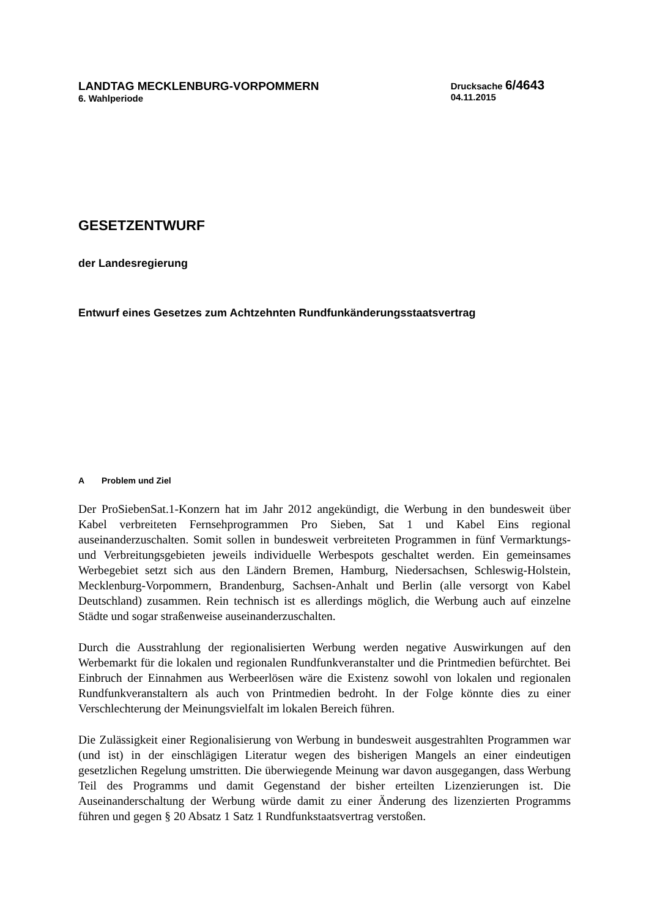LANDTAG MECKLENBURG-VORPOMMERN
6. Wahlperiode
Drucksache 6/4643
04.11.2015
GESETZENTWURF
der Landesregierung
Entwurf eines Gesetzes zum Achtzehnten Rundfunkänderungsstaatsvertrag
A Problem und Ziel
Der ProSiebenSat.1-Konzern hat im Jahr 2012 angekündigt, die Werbung in den bundesweit über Kabel verbreiteten Fernsehprogrammen Pro Sieben, Sat 1 und Kabel Eins regional auseinanderzuschalten. Somit sollen in bundesweit verbreiteten Programmen in fünf Vermarktungs- und Verbreitungsgebieten jeweils individuelle Werbespots geschaltet werden. Ein gemeinsames Werbegebiet setzt sich aus den Ländern Bremen, Hamburg, Niedersachsen, Schleswig-Holstein, Mecklenburg-Vorpommern, Brandenburg, Sachsen-Anhalt und Berlin (alle versorgt von Kabel Deutschland) zusammen. Rein technisch ist es allerdings möglich, die Werbung auch auf einzelne Städte und sogar straßenweise auseinanderzuschalten.
Durch die Ausstrahlung der regionalisierten Werbung werden negative Auswirkungen auf den Werbemarkt für die lokalen und regionalen Rundfunkveranstalter und die Printmedien befürchtet. Bei Einbruch der Einnahmen aus Werbeerlösen wäre die Existenz sowohl von lokalen und regionalen Rundfunkveranstaltern als auch von Printmedien bedroht. In der Folge könnte dies zu einer Verschlechterung der Meinungsvielfalt im lokalen Bereich führen.
Die Zulässigkeit einer Regionalisierung von Werbung in bundesweit ausgestrahlten Programmen war (und ist) in der einschlägigen Literatur wegen des bisherigen Mangels an einer eindeutigen gesetzlichen Regelung umstritten. Die überwiegende Meinung war davon ausgegangen, dass Werbung Teil des Programms und damit Gegenstand der bisher erteilten Lizenzierungen ist. Die Auseinanderschaltung der Werbung würde damit zu einer Änderung des lizenzierten Programms führen und gegen § 20 Absatz 1 Satz 1 Rundfunkstaatsvertrag verstoßen.